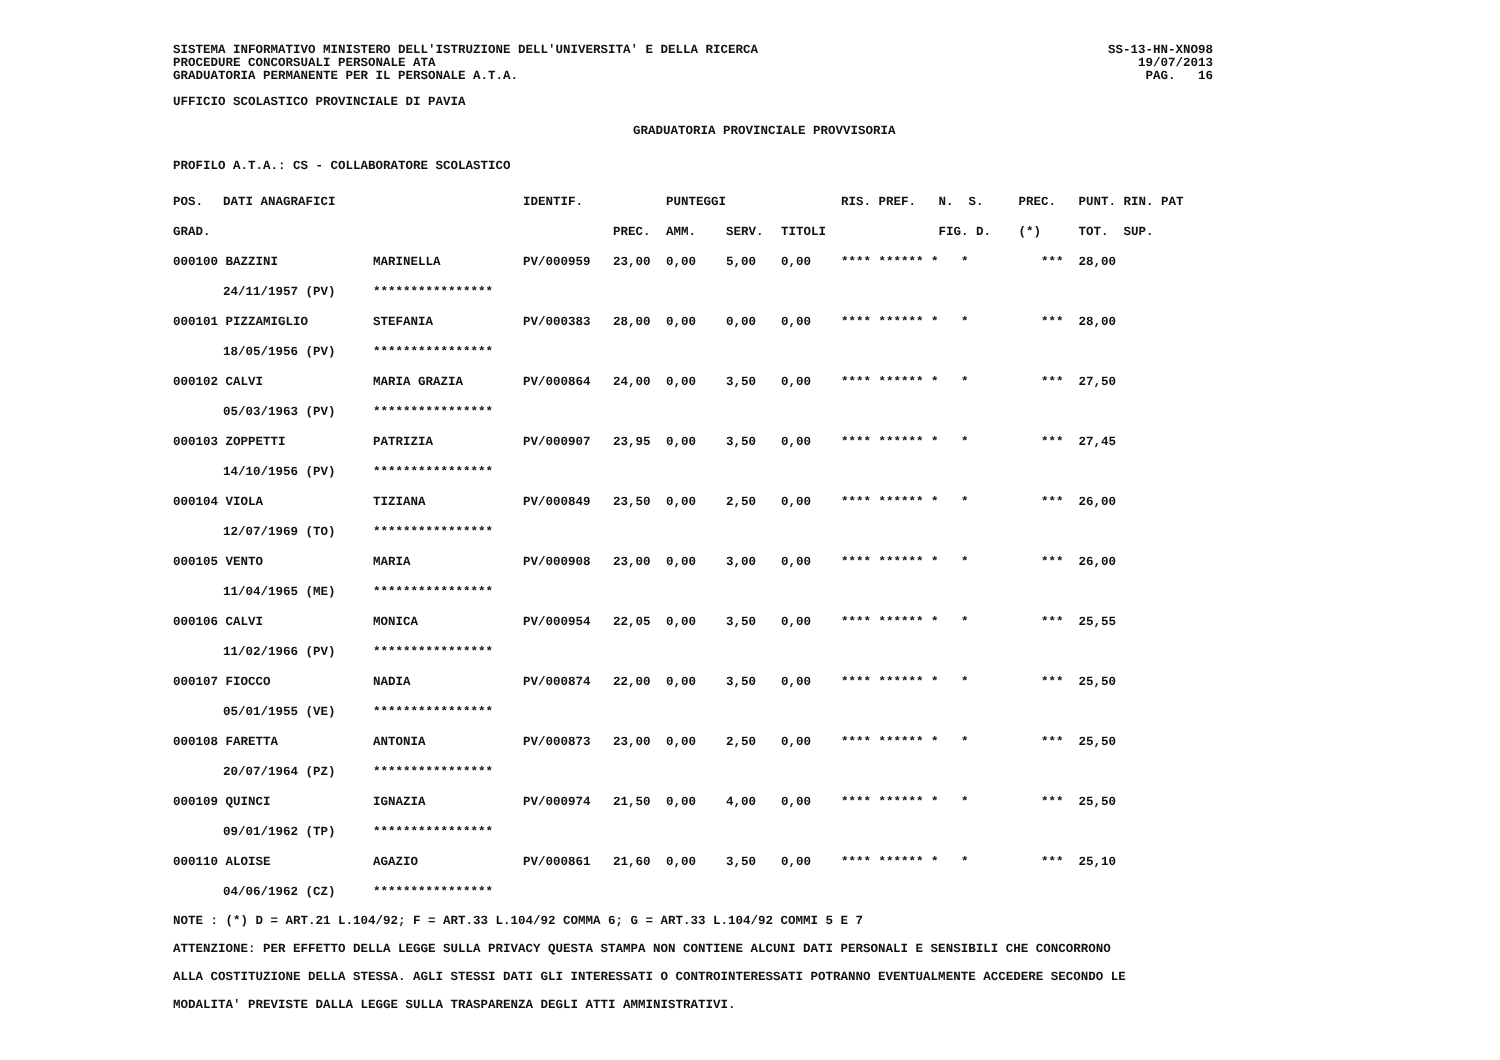SISTEMA INFORMATIVO MINISTERO DELL'ISTRUZIONE DELL'UNIVERSITA' E DELLA RICERCA
PROCEDURE CONCORSUALI PERSONALE ATA
GRADUATORIA PERMANENTE PER IL PERSONALE A.T.A.
SS-13-HN-XNO98
19/07/2013
PAG. 16
UFFICIO SCOLASTICO PROVINCIALE DI PAVIA
GRADUATORIA PROVINCIALE PROVVISORIA
PROFILO A.T.A.: CS - COLLABORATORE SCOLASTICO
| POS. | DATI ANAGRAFICI | | IDENTIF. | | PUNTEGGI | | | RIS. PREF. | N. S. | PREC. | PUNT. RIN. PAT |
| --- | --- | --- | --- | --- | --- | --- | --- | --- | --- | --- | --- |
| GRAD. | | | | PREC. | AMM. | SERV. | TITOLI | | FIG. D. | (*) | TOT. SUP. |
| 000100 BAZZINI | | MARINELLA | PV/000959 | 23,00 | 0,00 | 5,00 | 0,00 | **** ****** * | * | *** | 28,00 |
| | 24/11/1957 (PV) | **************** | | | | | | | | | |
| 000101 PIZZAMIGLIO | | STEFANIA | PV/000383 | 28,00 | 0,00 | 0,00 | 0,00 | **** ****** * | * | *** | 28,00 |
| | 18/05/1956 (PV) | **************** | | | | | | | | | |
| 000102 CALVI | | MARIA GRAZIA | PV/000864 | 24,00 | 0,00 | 3,50 | 0,00 | **** ****** * | * | *** | 27,50 |
| | 05/03/1963 (PV) | **************** | | | | | | | | | |
| 000103 ZOPPETTI | | PATRIZIA | PV/000907 | 23,95 | 0,00 | 3,50 | 0,00 | **** ****** * | * | *** | 27,45 |
| | 14/10/1956 (PV) | **************** | | | | | | | | | |
| 000104 VIOLA | | TIZIANA | PV/000849 | 23,50 | 0,00 | 2,50 | 0,00 | **** ****** * | * | *** | 26,00 |
| | 12/07/1969 (TO) | **************** | | | | | | | | | |
| 000105 VENTO | | MARIA | PV/000908 | 23,00 | 0,00 | 3,00 | 0,00 | **** ****** * | * | *** | 26,00 |
| | 11/04/1965 (ME) | **************** | | | | | | | | | |
| 000106 CALVI | | MONICA | PV/000954 | 22,05 | 0,00 | 3,50 | 0,00 | **** ****** * | * | *** | 25,55 |
| | 11/02/1966 (PV) | **************** | | | | | | | | | |
| 000107 FIOCCO | | NADIA | PV/000874 | 22,00 | 0,00 | 3,50 | 0,00 | **** ****** * | * | *** | 25,50 |
| | 05/01/1955 (VE) | **************** | | | | | | | | | |
| 000108 FARETTA | | ANTONIA | PV/000873 | 23,00 | 0,00 | 2,50 | 0,00 | **** ****** * | * | *** | 25,50 |
| | 20/07/1964 (PZ) | **************** | | | | | | | | | |
| 000109 QUINCI | | IGNAZIA | PV/000974 | 21,50 | 0,00 | 4,00 | 0,00 | **** ****** * | * | *** | 25,50 |
| | 09/01/1962 (TP) | **************** | | | | | | | | | |
| 000110 ALOISE | | AGAZIO | PV/000861 | 21,60 | 0,00 | 3,50 | 0,00 | **** ****** * | * | *** | 25,10 |
| | 04/06/1962 (CZ) | **************** | | | | | | | | | |
NOTE : (*) D = ART.21 L.104/92; F = ART.33 L.104/92 COMMA 6; G = ART.33 L.104/92 COMMI 5 E 7
ATTENZIONE: PER EFFETTO DELLA LEGGE SULLA PRIVACY QUESTA STAMPA NON CONTIENE ALCUNI DATI PERSONALI E SENSIBILI CHE CONCORRONO
ALLA COSTITUZIONE DELLA STESSA. AGLI STESSI DATI GLI INTERESSATI O CONTROINTERESSATI POTRANNO EVENTUALMENTE ACCEDERE SECONDO LE
MODALITA' PREVISTE DALLA LEGGE SULLA TRASPARENZA DEGLI ATTI AMMINISTRATIVI.